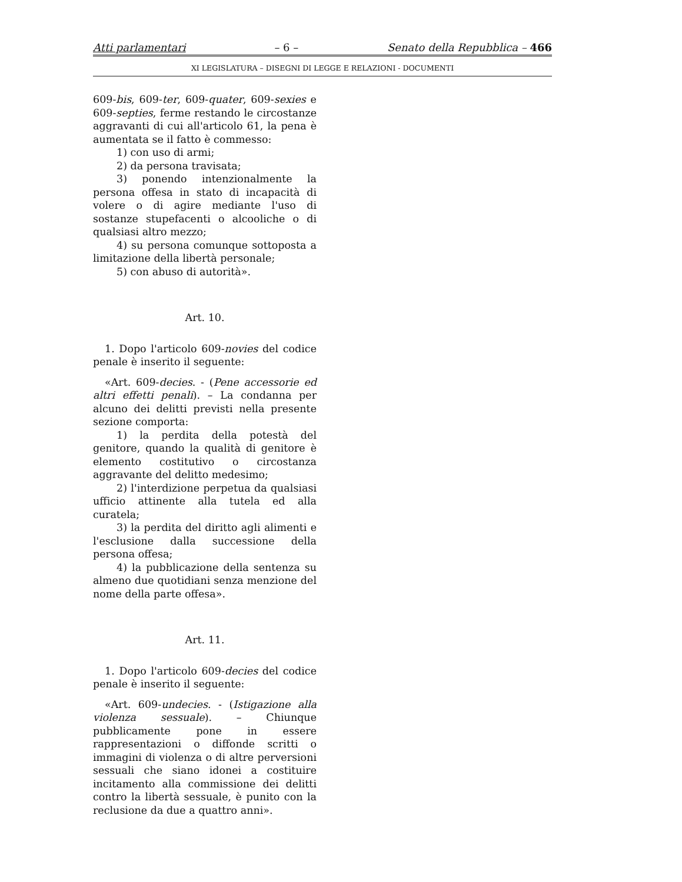Atti parlamentari – 6 – Senato della Repubblica – 466
XI LEGISLATURA – DISEGNI DI LEGGE E RELAZIONI - DOCUMENTI
609-bis, 609-ter, 609-quater, 609-sexies e 609-septies, ferme restando le circostanze aggravanti di cui all'articolo 61, la pena è aumentata se il fatto è commesso:
1) con uso di armi;
2) da persona travisata;
3) ponendo intenzionalmente la persona offesa in stato di incapacità di volere o di agire mediante l'uso di sostanze stupefacenti o alcooliche o di qualsiasi altro mezzo;
4) su persona comunque sottoposta a limitazione della libertà personale;
5) con abuso di autorità».
Art. 10.
1. Dopo l'articolo 609-novies del codice penale è inserito il seguente:
«Art. 609-decies. - (Pene accessorie ed altri effetti penali). – La condanna per alcuno dei delitti previsti nella presente sezione comporta:
1) la perdita della potestà del genitore, quando la qualità di genitore è elemento costitutivo o circostanza aggravante del delitto medesimo;
2) l'interdizione perpetua da qualsiasi ufficio attinente alla tutela ed alla curatela;
3) la perdita del diritto agli alimenti e l'esclusione dalla successione della persona offesa;
4) la pubblicazione della sentenza su almeno due quotidiani senza menzione del nome della parte offesa».
Art. 11.
1. Dopo l'articolo 609-decies del codice penale è inserito il seguente:
«Art. 609-undecies. - (Istigazione alla violenza sessuale). – Chiunque pubblicamente pone in essere rappresentazioni o diffonde scritti o immagini di violenza o di altre perversioni sessuali che siano idonei a costituire incitamento alla commissione dei delitti contro la libertà sessuale, è punito con la reclusione da due a quattro anni».